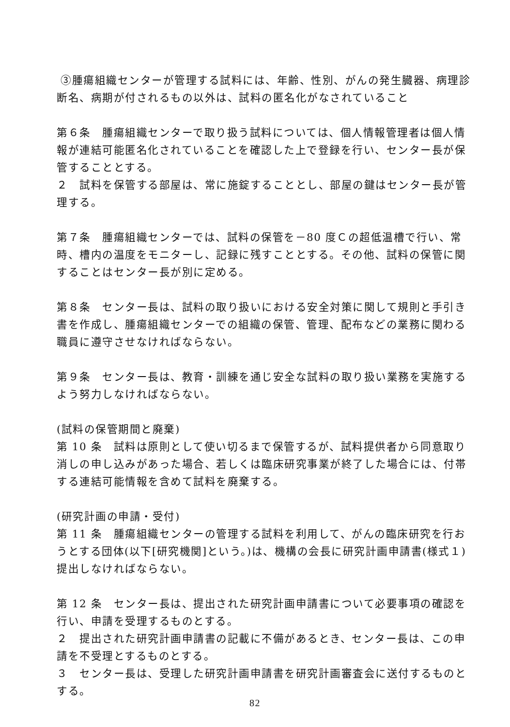③腫瘍組織センターが管理する試料には、年齢、性別、がんの発生臓器、病理診断名、病期が付されるもの以外は、試料の匿名化がなされていること
第６条　腫瘍組織センターで取り扱う試料については、個人情報管理者は個人情報が連結可能匿名化されていることを確認した上で登録を行い、センター長が保管することとする。
２　試料を保管する部屋は、常に施錠することとし、部屋の鍵はセンター長が管理する。
第７条　腫瘍組織センターでは、試料の保管を－80 度Ｃの超低温槽で行い、常時、槽内の温度をモニターし、記録に残すこととする。その他、試料の保管に関することはセンター長が別に定める。
第８条　センター長は、試料の取り扱いにおける安全対策に関して規則と手引き書を作成し、腫瘍組織センターでの組織の保管、管理、配布などの業務に関わる職員に遵守させなければならない。
第９条　センター長は、教育・訓練を通じ安全な試料の取り扱い業務を実施するよう努力しなければならない。
(試料の保管期間と廃棄)
第 10 条　試料は原則として使い切るまで保管するが、試料提供者から同意取り消しの申し込みがあった場合、若しくは臨床研究事業が終了した場合には、付帯する連結可能情報を含めて試料を廃棄する。
(研究計画の申請・受付)
第 11 条　腫瘍組織センターの管理する試料を利用して、がんの臨床研究を行おうとする団体(以下[研究機関]という。)は、機構の会長に研究計画申請書(様式１)提出しなければならない。
第 12 条　センター長は、提出された研究計画申請書について必要事項の確認を行い、申請を受理するものとする。
２　提出された研究計画申請書の記載に不備があるとき、センター長は、この申請を不受理とするものとする。
３　センター長は、受理した研究計画申請書を研究計画審査会に送付するものとする。
82